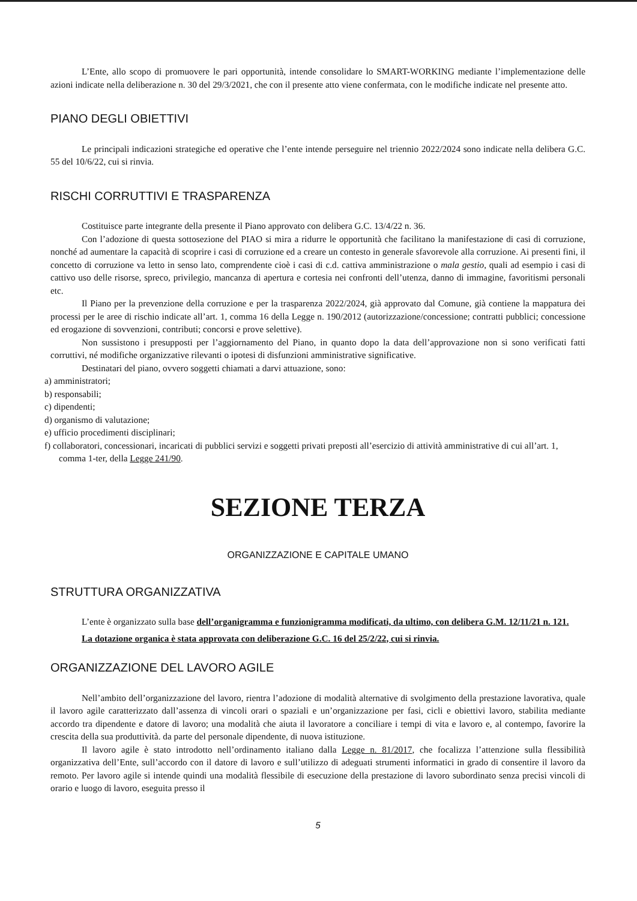L’Ente, allo scopo di promuovere le pari opportunità, intende consolidare lo SMART-WORKING mediante l’implementazione delle azioni indicate nella deliberazione n. 30 del 29/3/2021, che con il presente atto viene confermata, con le modifiche indicate nel presente atto.
PIANO DEGLI OBIETTIVI
Le principali indicazioni strategiche ed operative che l’ente intende perseguire nel triennio 2022/2024 sono indicate nella delibera G.C. 55 del 10/6/22, cui si rinvia.
RISCHI CORRUTTIVI E TRASPARENZA
Costituisce parte integrante della presente il Piano approvato con delibera G.C. 13/4/22 n. 36.
Con l’adozione di questa sottosezione del PIAO si mira a ridurre le opportunità che facilitano la manifestazione di casi di corruzione, nonché ad aumentare la capacità di scoprire i casi di corruzione ed a creare un contesto in generale sfavorevole alla corruzione. Ai presenti fini, il concetto di corruzione va letto in senso lato, comprendente cioè i casi di c.d. cattiva amministrazione o mala gestio, quali ad esempio i casi di cattivo uso delle risorse, spreco, privilegio, mancanza di apertura e cortesia nei confronti dell’utenza, danno di immagine, favoritismi personali etc.
Il Piano per la prevenzione della corruzione e per la trasparenza 2022/2024, già approvato dal Comune, già contiene la mappatura dei processi per le aree di rischio indicate all’art. 1, comma 16 della Legge n. 190/2012 (autorizzazione/concessione; contratti pubblici; concessione ed erogazione di sovvenzioni, contributi; concorsi e prove selettive).
Non sussistono i presupposti per l’aggiornamento del Piano, in quanto dopo la data dell’approvazione non si sono verificati fatti corruttivi, né modifiche organizzative rilevanti o ipotesi di disfunzioni amministrative significative.
Destinatari del piano, ovvero soggetti chiamati a darvi attuazione, sono:
a) amministratori;
b) responsabili;
c) dipendenti;
d) organismo di valutazione;
e) ufficio procedimenti disciplinari;
f) collaboratori, concessionari, incaricati di pubblici servizi e soggetti privati preposti all’esercizio di attività amministrative di cui all’art. 1, comma 1-ter, della Legge 241/90.
SEZIONE TERZA
ORGANIZZAZIONE E CAPITALE UMANO
STRUTTURA ORGANIZZATIVA
L’ente è organizzato sulla base dell’organigramma e funzionigramma modificati, da ultimo, con delibera G.M. 12/11/21 n. 121.
La dotazione organica è stata approvata con deliberazione G.C. 16 del 25/2/22, cui si rinvia.
ORGANIZZAZIONE DEL LAVORO AGILE
Nell’ambito dell’organizzazione del lavoro, rientra l’adozione di modalità alternative di svolgimento della prestazione lavorativa, quale il lavoro agile caratterizzato dall’assenza di vincoli orari o spaziali e un’organizzazione per fasi, cicli e obiettivi lavoro, stabilita mediante accordo tra dipendente e datore di lavoro; una modalità che aiuta il lavoratore a conciliare i tempi di vita e lavoro e, al contempo, favorire la crescita della sua produttività. da parte del personale dipendente, di nuova istituzione.
Il lavoro agile è stato introdotto nell’ordinamento italiano dalla Legge n. 81/2017, che focalizza l’attenzione sulla flessibilità organizzativa dell’Ente, sull’accordo con il datore di lavoro e sull’utilizzo di adeguati strumenti informatici in grado di consentire il lavoro da remoto. Per lavoro agile si intende quindi una modalità flessibile di esecuzione della prestazione di lavoro subordinato senza precisi vincoli di orario e luogo di lavoro, eseguita presso il
5